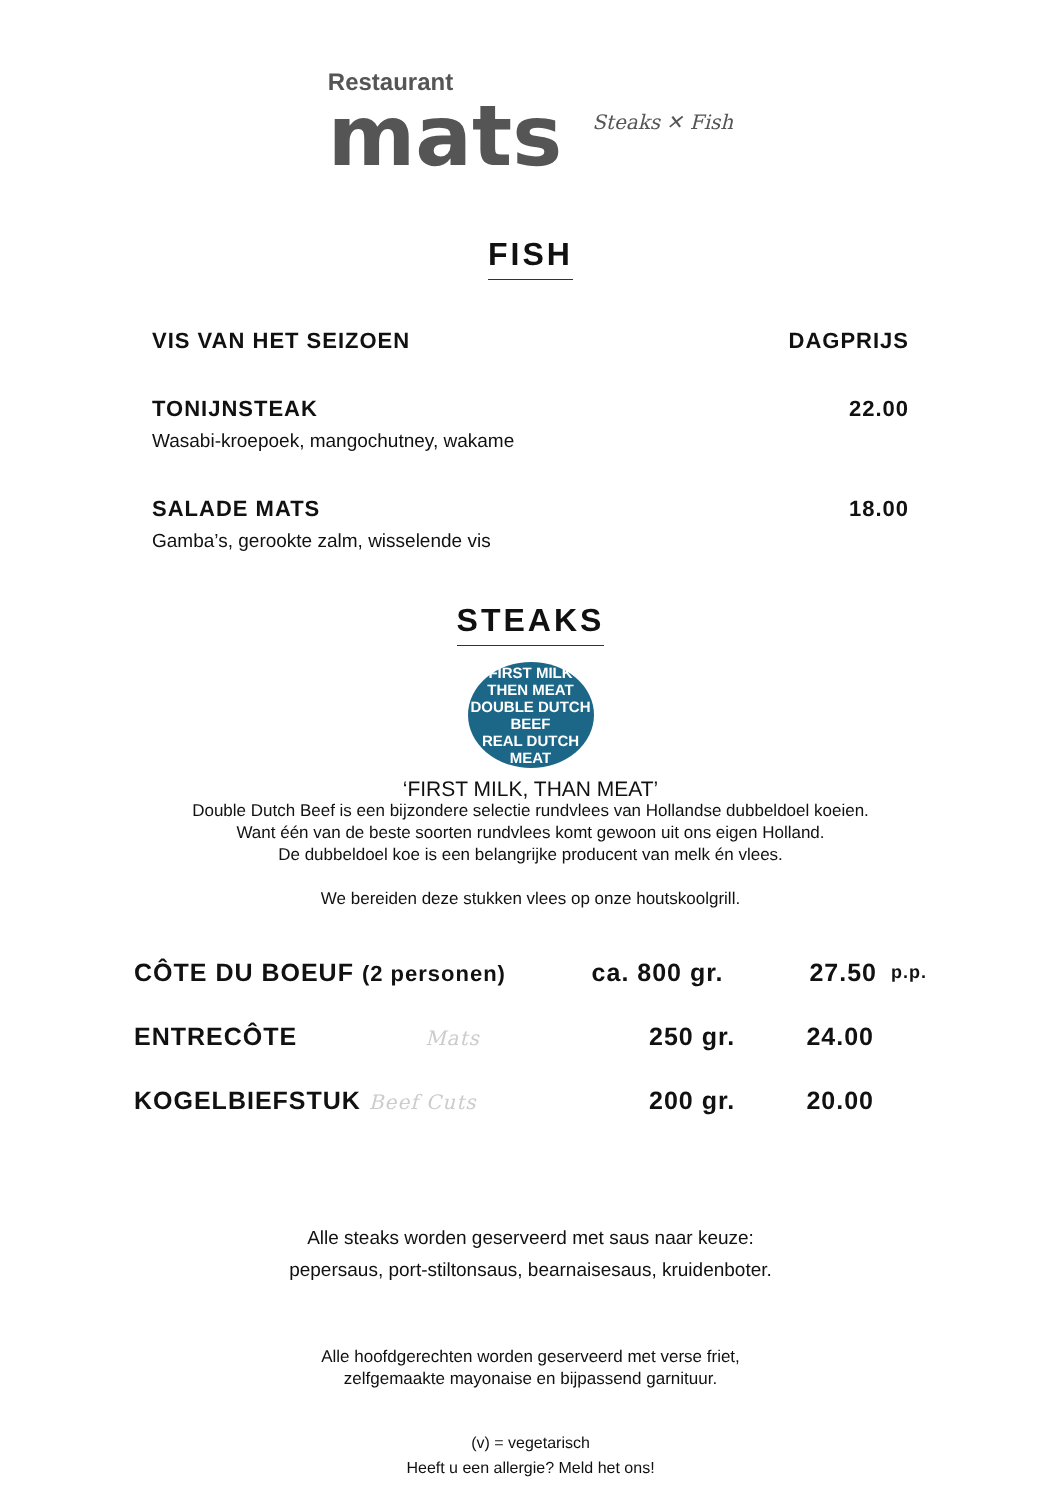Restaurant
mats
Steaks ✕ Fish
FISH
VIS VAN HET SEIZOEN DAGPRIJS
TONIJNSTEAK 22.00
Wasabi-kroepoek, mangochutney, wakame
SALADE MATS 18.00
Gamba’s, gerookte zalm, wisselende vis
STEAKS
FIRST MILK THEN MEAT
DOUBLE DUTCH
BEEF
REAL DUTCH MEAT
‘FIRST MILK, THAN MEAT’
Double Dutch Beef is een bijzondere selectie rundvlees van Hollandse dubbeldoel koeien.
Want één van de beste soorten rundvlees komt gewoon uit ons eigen Holland.
De dubbeldoel koe is een belangrijke producent van melk én vlees.
We bereiden deze stukken vlees op onze houtskoolgrill.
CÔTE DU BOEUF (2 personen) ca. 800 gr. 27.50 p.p.
ENTRECÔTE Mats 250 gr. 24.00
KOGELBIEFSTUK Beef Cuts 200 gr. 20.00
Alle steaks worden geserveerd met saus naar keuze:
pepersaus, port-stiltonsaus, bearnaisesaus, kruidenboter.
Alle hoofdgerechten worden geserveerd met verse friet,
zelfgemaakte mayonaise en bijpassend garnituur.
(v) = vegetarisch
Heeft u een allergie? Meld het ons!